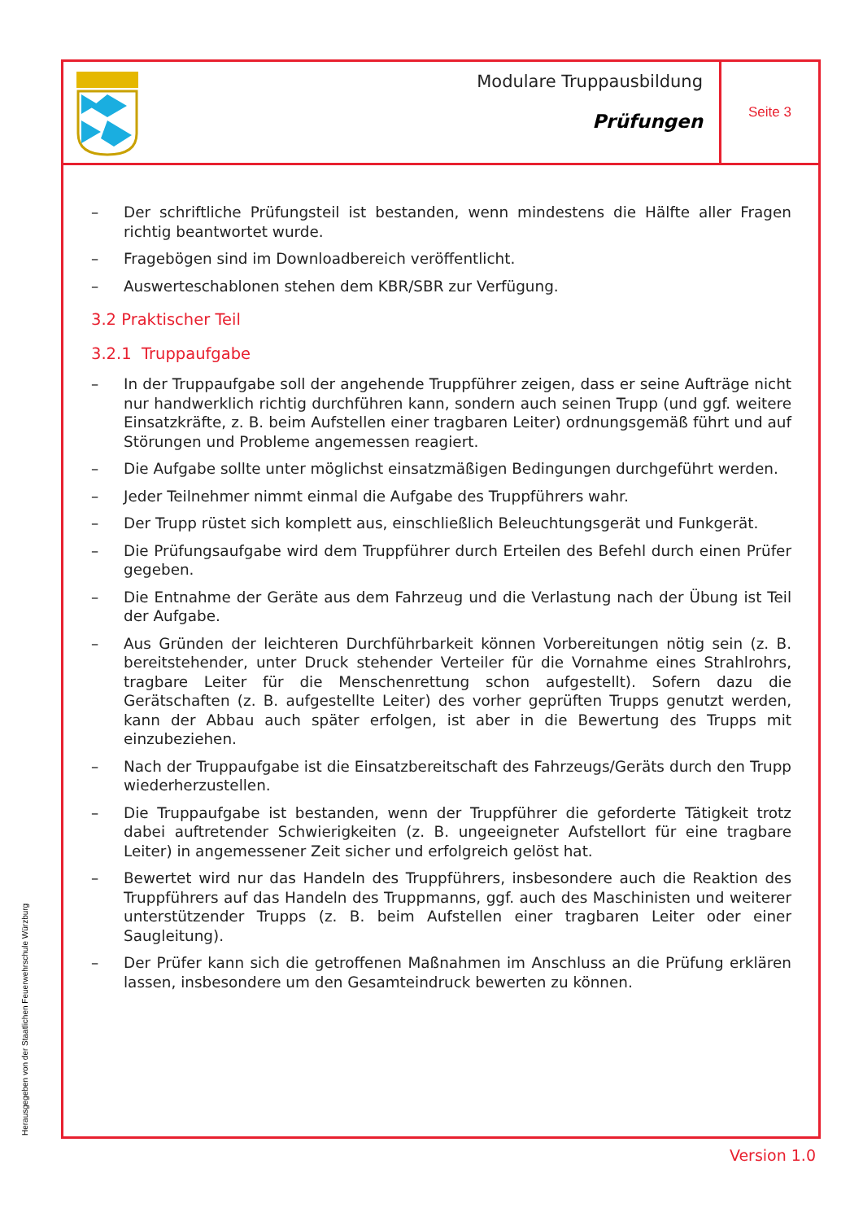Modulare Truppausbildung
Prüfungen
Seite 3
– Der schriftliche Prüfungsteil ist bestanden, wenn mindestens die Hälfte aller Fragen richtig beantwortet wurde.
– Fragebögen sind im Downloadbereich veröffentlicht.
– Auswerteschablonen stehen dem KBR/SBR zur Verfügung.
3.2 Praktischer Teil
3.2.1 Truppaufgabe
– In der Truppaufgabe soll der angehende Truppführer zeigen, dass er seine Aufträge nicht nur handwerklich richtig durchführen kann, sondern auch seinen Trupp (und ggf. weitere Einsatzkräfte, z. B. beim Aufstellen einer tragbaren Leiter) ordnungsgemäß führt und auf Störungen und Probleme angemessen reagiert.
– Die Aufgabe sollte unter möglichst einsatzmäßigen Bedingungen durchgeführt werden.
– Jeder Teilnehmer nimmt einmal die Aufgabe des Truppführers wahr.
– Der Trupp rüstet sich komplett aus, einschließlich Beleuchtungsgerät und Funkgerät.
– Die Prüfungsaufgabe wird dem Truppführer durch Erteilen des Befehl durch einen Prüfer gegeben.
– Die Entnahme der Geräte aus dem Fahrzeug und die Verlastung nach der Übung ist Teil der Aufgabe.
– Aus Gründen der leichteren Durchführbarkeit können Vorbereitungen nötig sein (z. B. bereitstehender, unter Druck stehender Verteiler für die Vornahme eines Strahlrohrs, tragbare Leiter für die Menschenrettung schon aufgestellt). Sofern dazu die Gerätschaften (z. B. aufgestellte Leiter) des vorher geprüften Trupps genutzt werden, kann der Abbau auch später erfolgen, ist aber in die Bewertung des Trupps mit einzubeziehen.
– Nach der Truppaufgabe ist die Einsatzbereitschaft des Fahrzeugs/Geräts durch den Trupp wiederherzustellen.
– Die Truppaufgabe ist bestanden, wenn der Truppführer die geforderte Tätigkeit trotz dabei auftretender Schwierigkeiten (z. B. ungeeigneter Aufstellort für eine tragbare Leiter) in angemessener Zeit sicher und erfolgreich gelöst hat.
– Bewertet wird nur das Handeln des Truppführers, insbesondere auch die Reaktion des Truppführers auf das Handeln des Truppmanns, ggf. auch des Maschinisten und weiterer unterstützender Trupps (z. B. beim Aufstellen einer tragbaren Leiter oder einer Saugleitung).
– Der Prüfer kann sich die getroffenen Maßnahmen im Anschluss an die Prüfung erklären lassen, insbesondere um den Gesamteindruck bewerten zu können.
Herausgegeben von der Staatlichen Feuerwehrschule Würzburg
Version 1.0